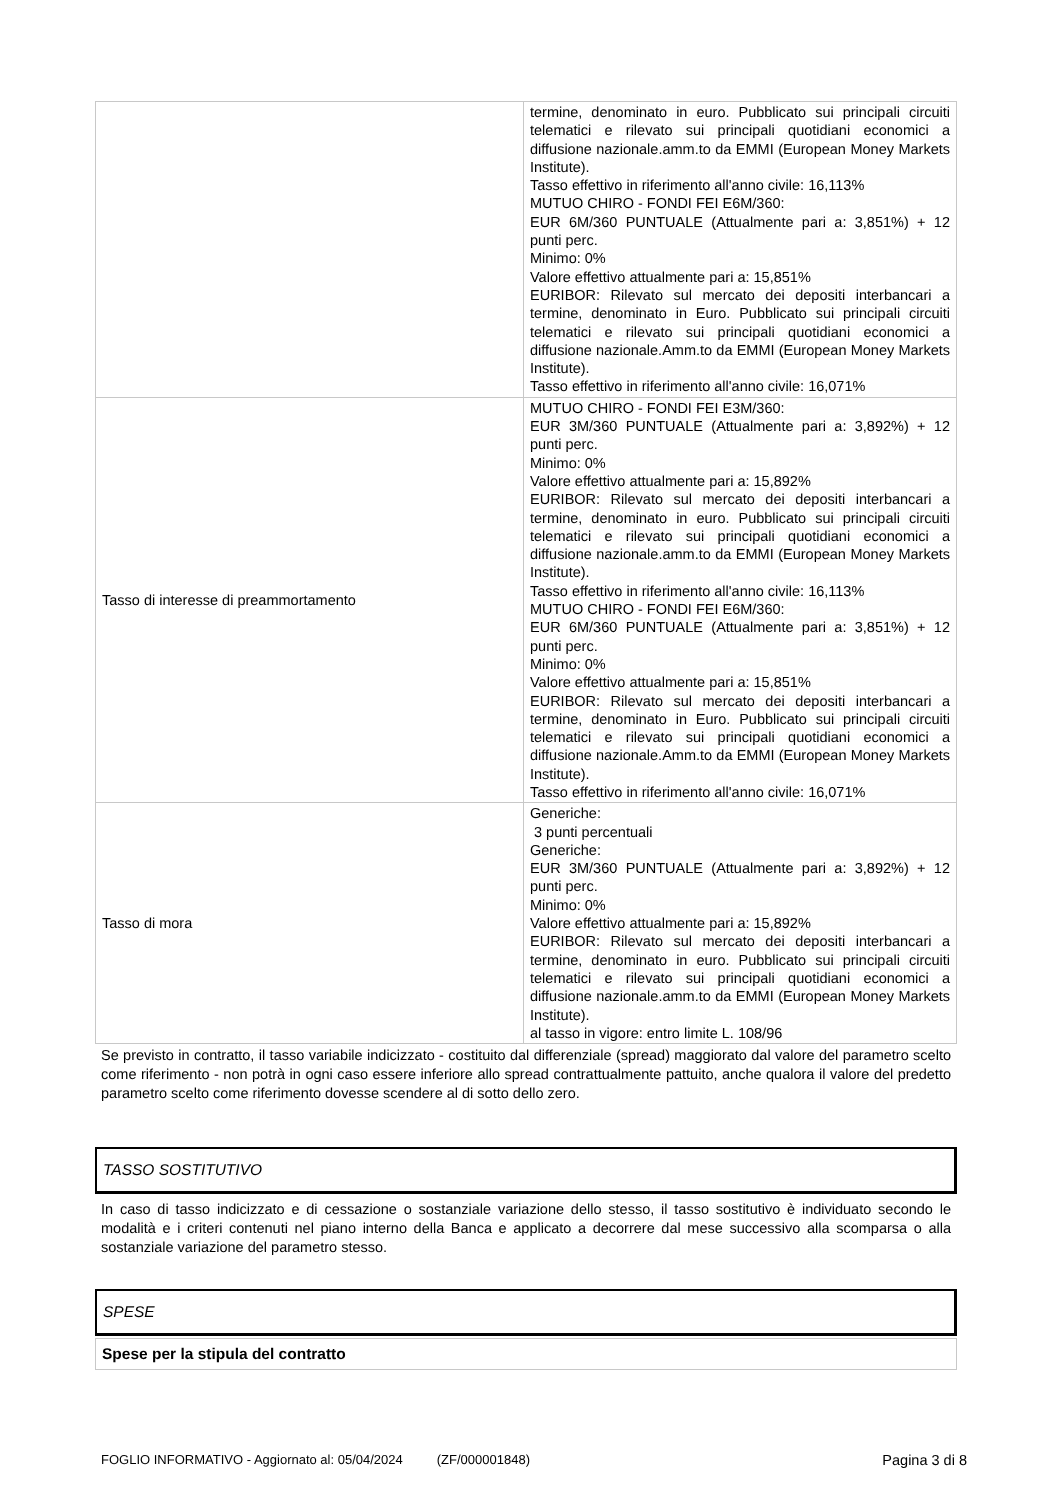| | termine, denominato in euro. Pubblicato sui principali circuiti telematici e rilevato sui principali quotidiani economici a diffusione nazionale.amm.to da EMMI (European Money Markets Institute). Tasso effettivo in riferimento all'anno civile: 16,113% MUTUO CHIRO - FONDI FEI E6M/360: EUR 6M/360 PUNTUALE (Attualmente pari a: 3,851%) + 12 punti perc. Minimo: 0% Valore effettivo attualmente pari a: 15,851% EURIBOR: Rilevato sul mercato dei depositi interbancari a termine, denominato in Euro. Pubblicato sui principali circuiti telematici e rilevato sui principali quotidiani economici a diffusione nazionale.Amm.to da EMMI (European Money Markets Institute). Tasso effettivo in riferimento all'anno civile: 16,071% |
| Tasso di interesse di preammortamento | MUTUO CHIRO - FONDI FEI E3M/360: EUR 3M/360 PUNTUALE (Attualmente pari a: 3,892%) + 12 punti perc. Minimo: 0% Valore effettivo attualmente pari a: 15,892% EURIBOR: Rilevato sul mercato dei depositi interbancari a termine, denominato in euro. Pubblicato sui principali circuiti telematici e rilevato sui principali quotidiani economici a diffusione nazionale.amm.to da EMMI (European Money Markets Institute). Tasso effettivo in riferimento all'anno civile: 16,113% MUTUO CHIRO - FONDI FEI E6M/360: EUR 6M/360 PUNTUALE (Attualmente pari a: 3,851%) + 12 punti perc. Minimo: 0% Valore effettivo attualmente pari a: 15,851% EURIBOR: Rilevato sul mercato dei depositi interbancari a termine, denominato in Euro. Pubblicato sui principali circuiti telematici e rilevato sui principali quotidiani economici a diffusione nazionale.Amm.to da EMMI (European Money Markets Institute). Tasso effettivo in riferimento all'anno civile: 16,071% |
| Tasso di mora | Generiche: 3 punti percentuali Generiche: EUR 3M/360 PUNTUALE (Attualmente pari a: 3,892%) + 12 punti perc. Minimo: 0% Valore effettivo attualmente pari a: 15,892% EURIBOR: Rilevato sul mercato dei depositi interbancari a termine, denominato in euro. Pubblicato sui principali circuiti telematici e rilevato sui principali quotidiani economici a diffusione nazionale.amm.to da EMMI (European Money Markets Institute). al tasso in vigore: entro limite L. 108/96 |
Se previsto in contratto, il tasso variabile indicizzato - costituito dal differenziale (spread) maggiorato dal valore del parametro scelto come riferimento - non potrà in ogni caso essere inferiore allo spread contrattualmente pattuito, anche qualora il valore del predetto parametro scelto come riferimento dovesse scendere al di sotto dello zero.
TASSO SOSTITUTIVO
In caso di tasso indicizzato e di cessazione o sostanziale variazione dello stesso, il tasso sostitutivo è individuato secondo le modalità e i criteri contenuti nel piano interno della Banca e applicato a decorrere dal mese successivo alla scomparsa o alla sostanziale variazione del parametro stesso.
SPESE
Spese per la stipula del contratto
FOGLIO INFORMATIVO - Aggiornato al: 05/04/2024 (ZF/000001848) Pagina 3 di 8